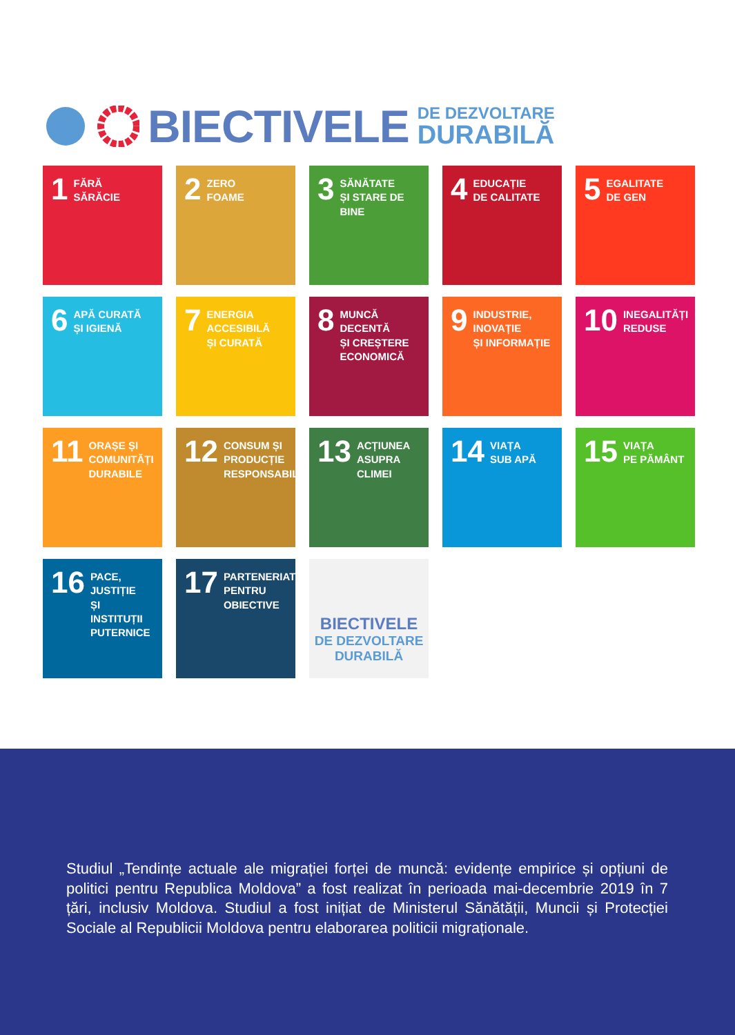BIECTIVELE
DE DEZVOLTARE
DURABILĂ
1 FĂRĂ
SĂRĂCIE
2 ZERO
FOAME
3 SĂNĂTATE
ȘI STARE DE BINE
4 EDUCAȚIE
DE CALITATE
5 EGALITATE
DE GEN
6 APĂ CURATĂ
ȘI IGIENĂ
7 ENERGIA ACCESIBILĂ
ȘI CURATĂ
8 MUNCĂ DECENTĂ
ȘI CREȘTERE
ECONOMICĂ
9 INDUSTRIE, INOVAȚIE
ȘI INFORMAȚIE
10 INEGALITĂȚI
REDUSE
11 ORAȘE ȘI COMUNITĂȚI
DURABILE
12 CONSUM ȘI
PRODUCȚIE
RESPONSABILE
13 ACȚIUNEA
ASUPRA CLIMEI
14 VIAȚA
SUB APĂ
15 VIAȚA
PE PĂMÂNT
16 PACE, JUSTIȚIE
ȘI INSTITUȚII
PUTERNICE
17 PARTENERIATE
PENTRU OBIECTIVE
BIECTIVELE
DE DEZVOLTARE
DURABILĂ
Studiul „Tendințe actuale ale migrației forței de muncă: evidențe empirice și opțiuni de politici pentru Republica Moldova” a fost realizat în perioada mai-decembrie 2019 în 7 țări, inclusiv Moldova. Studiul a fost inițiat de Ministerul Sănătății, Muncii și Protecției Sociale al Republicii Moldova pentru elaborarea politicii migraționale.